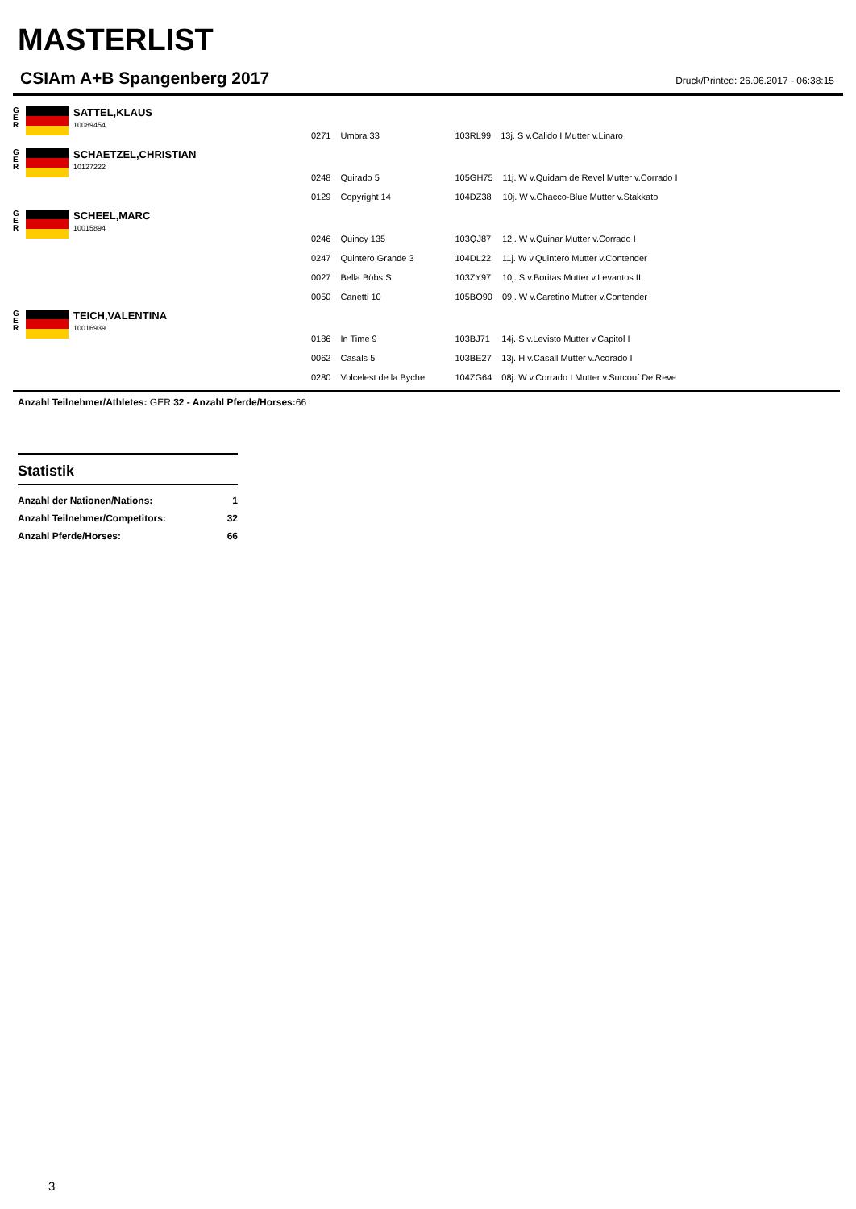MASTERLIST
CSIAm A+B Spangenberg 2017 Druck/Printed: 26.06.2017 - 06:38:15
G
E
R
SATTEL,KLAUS
10089454
| 0271 | Umbra 33 | 103RL99 | 13j. S v.Calido I Mutter v.Linaro |
G
E
R
SCHAETZEL,CHRISTIAN
10127222
| 0248 | Quirado 5 | 105GH75 | 11j. W v.Quidam de Revel Mutter v.Corrado I |
| 0129 | Copyright 14 | 104DZ38 | 10j. W v.Chacco-Blue Mutter v.Stakkato |
G
E
R
SCHEEL,MARC
10015894
| 0246 | Quincy 135 | 103QJ87 | 12j. W v.Quinar Mutter v.Corrado I |
| 0247 | Quintero Grande 3 | 104DL22 | 11j. W v.Quintero Mutter v.Contender |
| 0027 | Bella Böbs S | 103ZY97 | 10j. S v.Boritas Mutter v.Levantos II |
| 0050 | Canetti 10 | 105BO90 | 09j. W v.Caretino Mutter v.Contender |
G
E
R
TEICH,VALENTINA
10016939
| 0186 | In Time 9 | 103BJ71 | 14j. S v.Levisto Mutter v.Capitol I |
| 0062 | Casals 5 | 103BE27 | 13j. H v.Casall Mutter v.Acorado I |
| 0280 | Volcelest de la Byche | 104ZG64 | 08j. W v.Corrado I Mutter v.Surcouf De Reve |
Anzahl Teilnehmer/Athletes: GER 32 - Anzahl Pferde/Horses: 66
Statistik
| Anzahl der Nationen/Nations: | 1 |
| Anzahl Teilnehmer/Competitors: | 32 |
| Anzahl Pferde/Horses: | 66 |
3